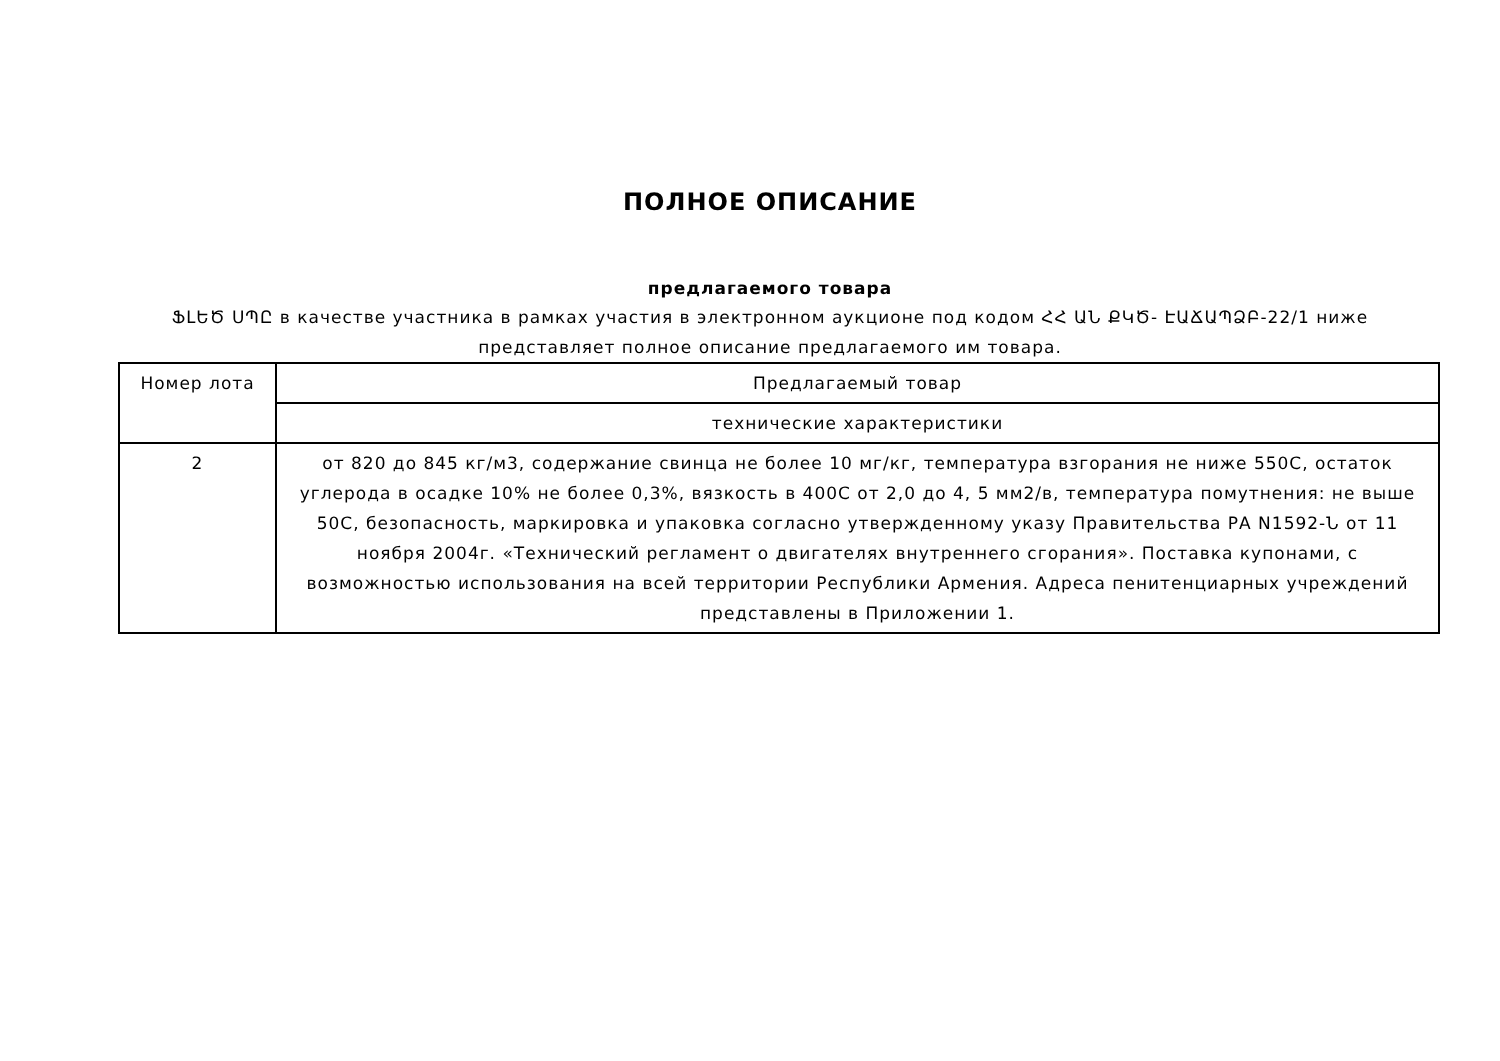ПОЛНОЕ ОПИСАНИЕ
предлагаемого товара
ՖԼԵԾ ՍՊԸ в качестве участника в рамках участия в электронном аукционе под кодом ՀՀ ԱՆ ՔԿԾ- ԷԱՃԱՊՁԲ-22/1 ниже представляет полное описание предлагаемого им товара.
| Номер лота | Предлагаемый товар |
| --- | --- |
| | технические характеристики |
| 2 | от 820 до 845 кг/м3, содержание свинца не более 10 мг/кг, температура взгорания не ниже 550С, остаток углерода в осадке 10% не более 0,3%, вязкость в 400С от 2,0 до 4, 5 мм2/в, температура помутнения: не выше 50С, безопасность, маркировка и упаковка согласно утвержденному указу Правительства РА N1592-Ն от 11 ноября 2004г. «Технический регламент о двигателях внутреннего сгорания». Поставка купонами, с возможностью использования на всей территории Республики Армения. Адреса пенитенциарных учреждений представлены в Приложении 1. |